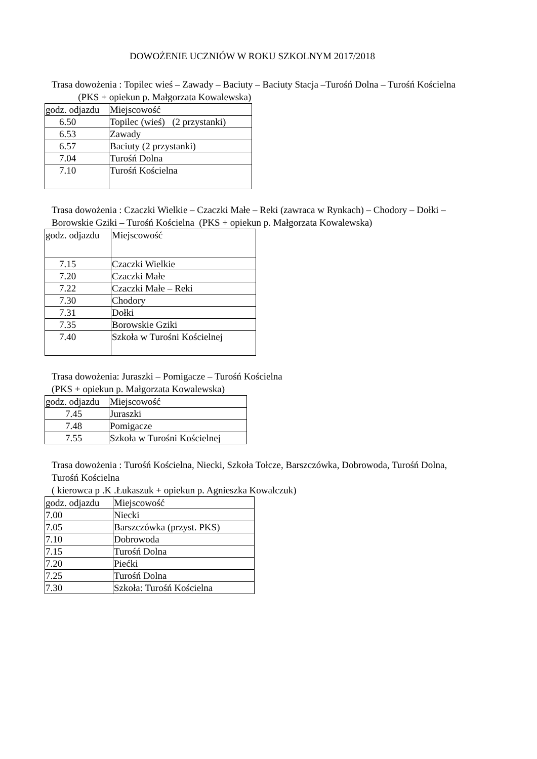DOWOŻENIE UCZNIÓW W ROKU SZKOLNYM 2017/2018
Trasa dowożenia : Topilec wieś – Zawady – Baciuty – Baciuty Stacja –Turośń Dolna – Turośń Kościelna (PKS + opiekun p. Małgorzata Kowalewska)
| godz. odjazdu | Miejscowość |
| 6.50 | Topilec (wieś) (2 przystanki) |
| 6.53 | Zawady |
| 6.57 | Baciuty (2 przystanki) |
| 7.04 | Turośń Dolna |
| 7.10 | Turośń Kościelna |
Trasa dowożenia : Czaczki Wielkie – Czaczki Małe – Reki (zawraca w Rynkach) – Chodory – Dołki – Borowskie Gziki – Turośń Kościelna (PKS + opiekun p. Małgorzata Kowalewska)
| godz. odjazdu | Miejscowość |
| 7.15 | Czaczki Wielkie |
| 7.20 | Czaczki Małe |
| 7.22 | Czaczki Małe – Reki |
| 7.30 | Chodory |
| 7.31 | Dołki |
| 7.35 | Borowskie Gziki |
| 7.40 | Szkoła w Turośni Kościelnej |
Trasa dowożenia: Juraszki – Pomigacze – Turośń Kościelna
(PKS + opiekun p. Małgorzata Kowalewska)
| godz. odjazdu | Miejscowość |
| 7.45 | Juraszki |
| 7.48 | Pomigacze |
| 7.55 | Szkoła w Turośni Kościelnej |
Trasa dowożenia : Turośń Kościelna, Niecki, Szkoła Tołcze, Barszczówka, Dobrowoda, Turośń Dolna, Turośń Kościelna
( kierowca p .K .Łukaszuk + opiekun p. Agnieszka Kowalczuk)
| godz. odjazdu | Miejscowość |
| 7.00 | Niecki |
| 7.05 | Barszczówka (przyst. PKS) |
| 7.10 | Dobrowoda |
| 7.15 | Turośń Dolna |
| 7.20 | Piećki |
| 7.25 | Turośń Dolna |
| 7.30 | Szkoła: Turośń Kościelna |